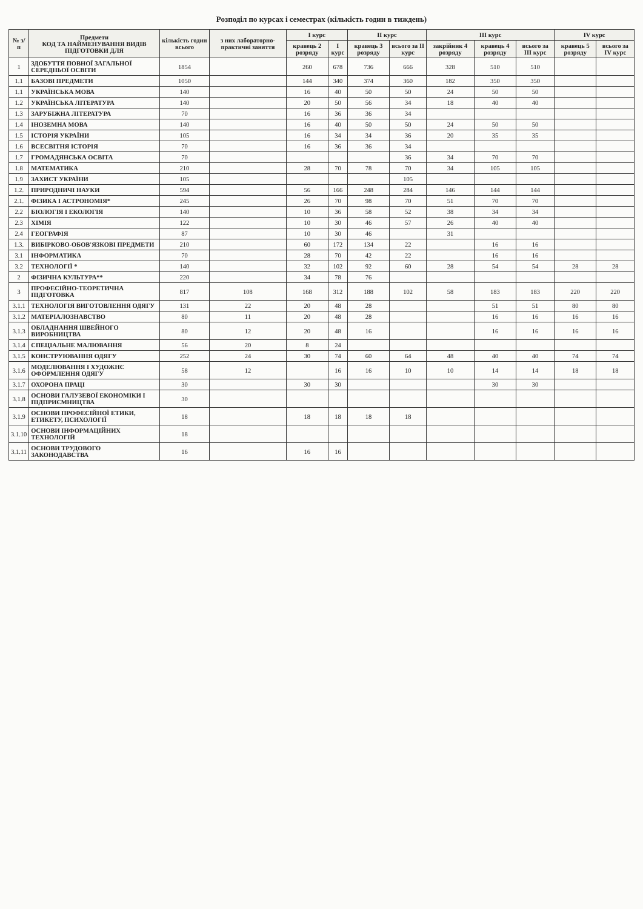Розподіл по курсах і семестрах (кількість годин в тиждень)
| № з/п | Предмети КОД ТА НАЙМЕНУВАННЯ ВИДІВ ПІДГОТОВКИ ДЛЯ | кількість годин всього | з них лабораторно-практичні заняття | I курс | | II курс | | III курс | | | IV курс | |
| --- | --- | --- | --- | --- | --- | --- | --- | --- | --- | --- | --- | --- |
| | | | | кравець 2 розряду | I курс | кравець 3 розряду | всього за II курс | закрійник 4 розряду | кравець 4 розряду | всього за III курс | кравець 5 розряду | всього за IV курс |
| 1 | ЗДОБУТТЯ ПОВНОЇ ЗАГАЛЬНОЇ СЕРЕДНЬОЇ ОСВІТИ | 1854 | | 260 | 678 | 736 | 666 | 328 | 510 | 510 | | |
| 1.1 | БАЗОВІ ПРЕДМЕТИ | 1050 | | 144 | 340 | 374 | 360 | 182 | 350 | 350 | | |
| 1.1 | УКРАЇНСЬКА МОВА | 140 | | 16 | 40 | 50 | 50 | 24 | 50 | 50 | | |
| 1.2 | УКРАЇНСЬКА ЛІТЕРАТУРА | 140 | | 20 | 50 | 56 | 34 | 18 | 40 | 40 | | |
| 1.3 | ЗАРУБІЖНА ЛІТЕРАТУРА | 70 | | 16 | 36 | 36 | 34 | | | | | |
| 1.4 | ІНОЗЕМНА МОВА | 140 | | 16 | 40 | 50 | 50 | 24 | 50 | 50 | | |
| 1.5 | ІСТОРІЯ УКРАЇНИ | 105 | | 16 | 34 | 34 | 36 | 20 | 35 | 35 | | |
| 1.6 | ВСЕСВІТНЯ ІСТОРІЯ | 70 | | 16 | 36 | 36 | 34 | | | | | |
| 1.7 | ГРОМАДЯНСЬКА ОСВІТА | 70 | | | | | 36 | 34 | 70 | 70 | | |
| 1.8 | МАТЕМАТИКА | 210 | | 28 | 70 | 78 | 70 | 34 | 105 | 105 | | |
| 1.9 | ЗАХИСТ УКРАЇНИ | 105 | | | | | 105 | | | | | |
| 1.2. | ПРИРОДНИЧІ НАУКИ | 594 | | 56 | 166 | 248 | 284 | 146 | 144 | 144 | | |
| 2.1. | ФІЗИКА І АСТРОНОМІЯ* | 245 | | 26 | 70 | 98 | 70 | 51 | 70 | 70 | | |
| 2.2 | БІОЛОГІЯ І ЕКОЛОГІЯ | 140 | | 10 | 36 | 58 | 52 | 38 | 34 | 34 | | |
| 2.3 | ХІМІЯ | 122 | | 10 | 30 | 46 | 57 | 26 | 40 | 40 | | |
| 2.4 | ГЕОГРАФІЯ | 87 | | 10 | 30 | 46 | | 31 | | | | |
| 1.3. | ВИБІРКОВО-ОБОВ'ЯЗКОВІ ПРЕДМЕТИ | 210 | | 60 | 172 | 134 | 22 | | 16 | 16 | | |
| 3.1 | ІНФОРМАТИКА | 70 | | 28 | 70 | 42 | 22 | | 16 | 16 | | |
| 3.2 | ТЕХНОЛОГІЇ * | 140 | | 32 | 102 | 92 | 60 | 28 | 54 | 54 | 28 | 28 |
| 2 | ФІЗИЧНА КУЛЬТУРА** | 220 | | 34 | 78 | 76 | | | | | | |
| 3 | ПРОФЕСІЙНО-ТЕОРЕТИЧНА ПІДГОТОВКА | 817 | 108 | 168 | 312 | 188 | 102 | 58 | 183 | 183 | 220 | 220 |
| 3.1.1 | ТЕХНОЛОГІЯ ВИГОТОВЛЕННЯ ОДЯГУ | 131 | 22 | 20 | 48 | 28 | | | 51 | 51 | 80 | 80 |
| 3.1.2 | МАТЕРІАЛОЗНАВСТВО | 80 | 11 | 20 | 48 | 28 | | | 16 | 16 | 16 | 16 |
| 3.1.3 | ОБЛАДНАННЯ ШВЕЙНОГО ВИРОБНИЦТВА | 80 | 12 | 20 | 48 | 16 | | | 16 | 16 | 16 | 16 |
| 3.1.4 | СПЕЦІАЛЬНЕ МАЛЮВАННЯ | 56 | 20 | 8 | 24 | | | | | | | |
| 3.1.5 | КОНСТРУЮВАННЯ ОДЯГУ | 252 | 24 | 30 | 74 | 60 | 64 | 48 | 40 | 40 | 74 | 74 |
| 3.1.6 | МОДЕЛЮВАННЯ І ХУДОЖНЄ ОФОРМЛЕННЯ ОДЯГУ | 58 | 12 | | 16 | 16 | 10 | 10 | 14 | 14 | 18 | 18 |
| 3.1.7 | ОХОРОНА ПРАЦІ | 30 | | 30 | 30 | | | | 30 | 30 | | |
| 3.1.8 | ОСНОВИ ГАЛУЗЕВОЇ ЕКОНОМІКИ І ПІДПРИЄМНИЦТВА | 30 | | | | | | | | | | |
| 3.1.9 | ОСНОВИ ПРОФЕСІЙНОЇ ЕТИКИ, ЕТИКЕТУ, ПСИХОЛОГІЇ | 18 | | 18 | 18 | 18 | 18 | | | | | |
| 3.1.10 | ОСНОВИ ІНФОРМАЦІЙНИХ ТЕХНОЛОГІЙ | 18 | | | | | | | | | | |
| 3.1.11 | ОСНОВИ ТРУДОВОГО ЗАКОНОДАВСТВА | 16 | | 16 | 16 | | | | | | | |